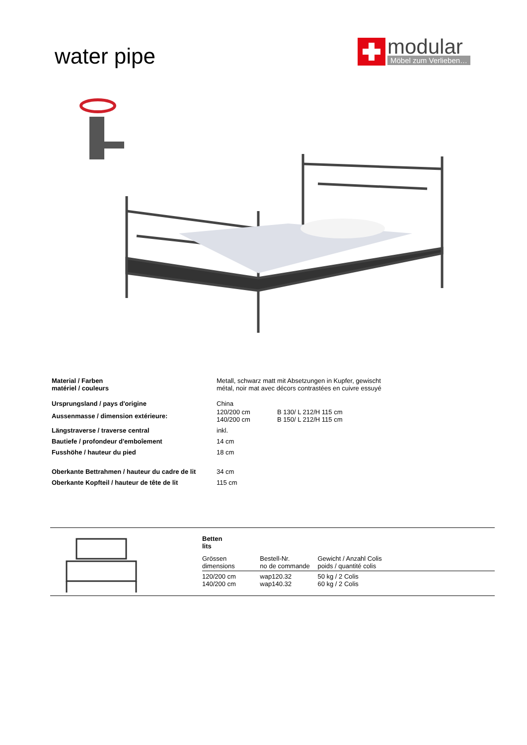water pipe
modular
Möbel zum Verlieben…
| Material / Farben matériel / couleurs | Metall, schwarz matt mit Absetzungen in Kupfer, gewischt métal, noir mat avec décors contrastées en cuivre essuyé | |
| Ursprungsland / pays d'origine | China | |
| Aussenmasse / dimension extérieure: | 120/200 cm 140/200 cm | B 130/ L 212/H 115 cm B 150/ L 212/H 115 cm |
| Längstraverse / traverse central | inkl. | |
| Bautiefe / profondeur d'emboîement | 14 cm | |
| Fusshöhe / hauteur du pied | 18 cm | |
| Oberkante Bettrahmen / hauteur du cadre de lit | 34 cm | |
| Oberkante Kopfteil / hauteur de tête de lit | 115 cm | |
| Betten lits | | |
| Grössen dimensions | Bestell-Nr. no de commande | Gewicht / Anzahl Colis poids / quantité colis |
| 120/200 cm | wap120.32 | 50 kg / 2 Colis |
| 140/200 cm | wap140.32 | 60 kg / 2 Colis |